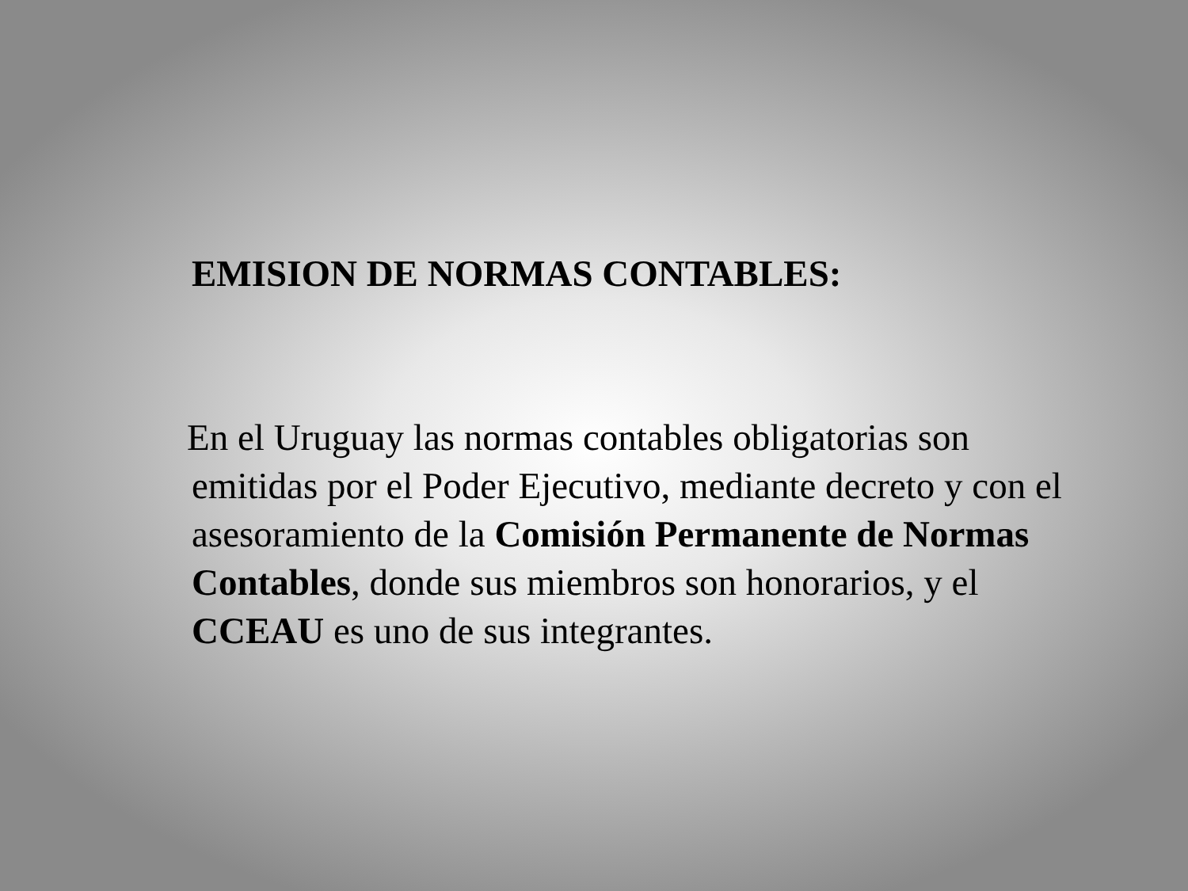EMISION DE NORMAS CONTABLES:
En el Uruguay las normas contables obligatorias son emitidas por el Poder Ejecutivo, mediante decreto y con el asesoramiento de la Comisión Permanente de Normas Contables, donde sus miembros son honorarios, y el CCEAU es uno de sus integrantes.